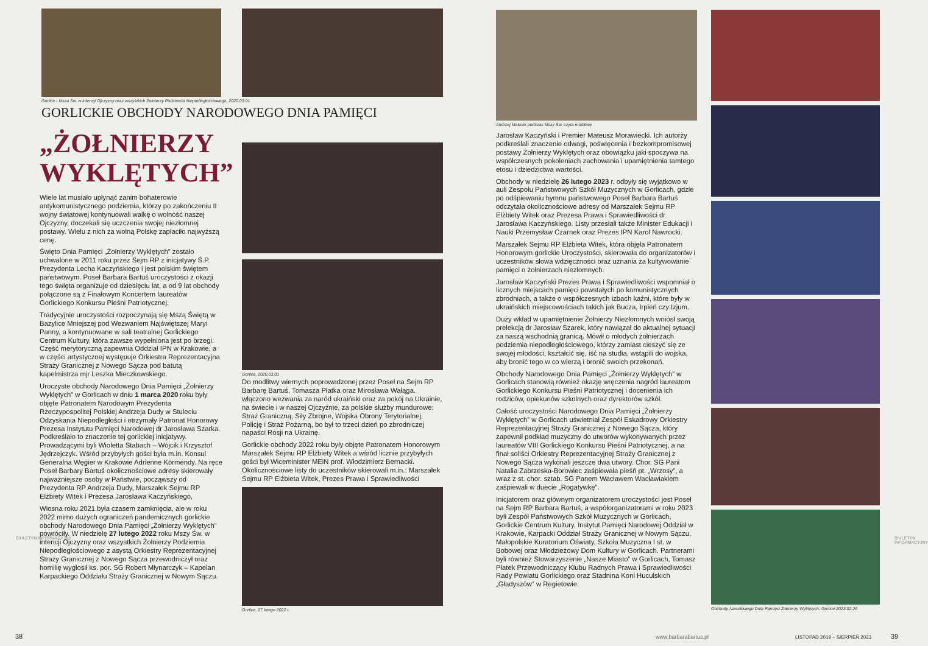Gorlice - Msza Św. w intencji Ojczyzny oraz wszystkich Żołnierzy Podziemia Niepodległościowego, 2020.03.01
GORLICKIE OBCHODY NARODOWEGO DNIA PAMIĘCI
„ŻOŁNIERZY WYKLĘTYCH”
Wiele lat musiało upłynąć zanim bohaterowie antykomunistycznego podziemia, którzy po zakończeniu II wojny światowej kontynuowali walkę o wolność naszej Ojczyzny, doczekali się uczczenia swojej niezłomnej postawy. Wielu z nich za wolną Polskę zapłaciło najwyższą cenę.
Święto Dnia Pamięci „Żołnierzy Wyklętych” zostało uchwalone w 2011 roku przez Sejm RP z inicjatywy Ś.P. Prezydenta Lecha Kaczyńskiego i jest polskim świętem państwowym. Poseł Barbara Bartuś uroczystości z okazji tego święta organizuje od dziesięciu lat, a od 9 lat obchody połączone są z Finałowym Koncertem laureatów Gorlickiego Konkursu Pieśni Patriotycznej.
Tradycyjnie uroczystości rozpoczynają się Mszą Świętą w Bazylice Mniejszej pod Wezwaniem Najświętszej Maryi Panny, a kontynuowane w sali teatralnej Gorlickiego Centrum Kultury, która zawsze wypełniona jest po brzegi. Część merytoryczną zapewnia Oddział IPN w Krakowie, a w części artystycznej występuje Orkiestra Reprezentacyjna Straży Granicznej z Nowego Sącza pod batutą kapelmistrza mjr Leszka Mieczkowskiego.
Uroczyste obchody Narodowego Dnia Pamięci „Żołnierzy Wyklętych” w Gorlicach w dniu 1 marca 2020 roku były objęte Patronatem Narodowym Prezydenta Rzeczypospolitej Polskiej Andrzeja Dudy w Stuleciu Odzyskania Niepodległości i otrzymały Patronat Honorowy Prezesa Instytutu Pamięci Narodowej dr Jarosława Szarka. Podkreślało to znaczenie tej gorlickiej inicjatywy. Prowadzącymi byli Wioletta Stabach – Wójcik i Krzysztof Jędrzejczyk. Wśród przybyłych gości była m.in. Konsul Generalna Węgier w Krakowie Adrienne Körmendy. Na ręce Poseł Barbary Bartuś okolicznościowe adresy skierowały najważniejsze osoby w Państwie, począwszy od Prezydenta RP Andrzeja Dudy, Marszałek Sejmu RP Elżbiety Witek i Prezesa Jarosława Kaczyńskiego,
Wiosna roku 2021 była czasem zamknięcia, ale w roku 2022 mimo dużych ograniczeń pandemicznych gorlickie obchody Narodowego Dnia Pamięci „Żołnierzy Wyklętych” powróciły. W niedzielę 27 lutego 2022 roku Mszy Św. w intencji Ojczyzny oraz wszystkich Żołnierzy Podziemia Niepodległościowego z asystą Orkiestry Reprezentacyjnej Straży Granicznej z Nowego Sącza przewodniczył oraz homilię wygłosił ks. por. SG Robert Młynarczyk – Kapelan Karpackiego Oddziału Straży Granicznej w Nowym Sączu.
Gorlice, 2020.03.01
Do modlitwy wiernych poprowadzonej przez Poseł na Sejm RP Barbarę Bartuś, Tomasza Płatka oraz Mirosława Wałąga. włączono wezwania za naród ukraiński oraz za pokój na Ukrainie, na świecie i w naszej Ojczyźnie, za polskie służby mundurowe: Straż Graniczną, Siły Zbrojne, Wojska Obrony Terytorialnej, Policję i Straż Pożarną, bo był to trzeci dzień po zbrodniczej napaści Rosji na Ukrainę.
Gorlickie obchody 2022 roku były objęte Patronatem Honorowym Marszałek Sejmu RP Elżbiety Witek a wśród licznie przybyłych gości był Wiceminister MEiN prof. Włodzimierz Bernacki. Okolicznościowe listy do uczestników skierowali m.in.: Marszałek Sejmu RP Elżbieta Witek, Prezes Prawa i Sprawiedliwości
Gorlice, 27 lutego 2022 r.
BIULETYN INFORMACYJNY
38
Andrzej Matusik podczas Mszy Św. czyta modlitwę
Jarosław Kaczyński i Premier Mateusz Morawiecki. Ich autorzy podkreślali znaczenie odwagi, poświęcenia i bezkompromisowej postawy Żołnierzy Wyklętych oraz obowiązku jaki spoczywa na współczesnych pokoleniach zachowania i upamiętnienia tamtego etosu i dziedzictwa wartości.
Obchody w niedzielę 26 lutego 2023 r. odbyły się wyjątkowo w auli Zespołu Państwowych Szkół Muzycznych w Gorlicach, gdzie po odśpiewaniu hymnu państwowego Poseł Barbara Bartuś odczytała okolicznościowe adresy od Marszałek Sejmu RP Elżbiety Witek oraz Prezesa Prawa i Sprawiedliwości dr Jarosława Kaczyńskiego. Listy przesłali także Minister Edukacji i Nauki Przemysław Czarnek oraz Prezes IPN Karol Nawrocki.
Marszałek Sejmu RP Elżbieta Witek, która objęła Patronatem Honorowym gorlickie Uroczystości, skierowała do organizatorów i uczestników słowa wdzięczności oraz uznania za kultywowanie pamięci o żołnierzach niezłomnych.
Jarosław Kaczyński Prezes Prawa i Sprawiedliwości wspomniał o licznych miejscach pamięci powstałych po komunistycznych zbrodniach, a także o współczesnych izbach kaźni, które były w ukraińskich miejscowościach takich jak Bucza, Irpień czy Izjum.
Duży wkład w upamiętnienie Żołnierzy Niezłomnych wniósł swoją prelekcją dr Jarosław Szarek, który nawiązał do aktualnej sytuacji za naszą wschodnią granicą. Mówił o młodych żołnierzach podziemia niepodległościowego, którzy zamiast cieszyć się ze swojej młodości, kształcić się, iść na studia, wstąpili do wojska, aby bronić tego w co wierzą i bronić swoich przekonań.
Obchody Narodowego Dnia Pamięci „Żołnierzy Wyklętych” w Gorlicach stanowią również okazję wręczenia nagród laureatom Gorlickiego Konkursu Pieśni Patriotycznej i docenienia ich rodziców, opiekunów szkolnych oraz dyrektorów szkół.
Całość uroczystości Narodowego Dnia Pamięci „Żołnierzy Wyklętych” w Gorlicach uświetniał Zespół Eskadrowy Orkiestry Reprezentacyjnej Straży Granicznej z Nowego Sącza, który zapewnił podkład muzyczny do utworów wykonywanych przez laureatów VIII Gorlickiego Konkursu Pieśni Patriotycznej, a na finał soliści Orkiestry Reprezentacyjnej Straży Granicznej z Nowego Sącza wykonali jeszcze dwa utwory. Chor. SG Pani Natalia Zabrzeska-Borowiec zaśpiewała pieśń pt. „Wrzosy”, a wraz z st. chor. sztab. SG Panem Wacławem Wacławiakiem zaśpiewali w duecie „Rogatywkę”.
Inicjatorem oraz głównym organizatorem uroczystości jest Poseł na Sejm RP Barbara Bartuś, a współorganizatorami w roku 2023 byli Zespół Państwowych Szkół Muzycznych w Gorlicach, Gorlickie Centrum Kultury, Instytut Pamięci Narodowej Oddział w Krakowie, Karpacki Oddział Straży Granicznej w Nowym Sączu, Małopolskie Kuratorium Oświaty, Szkoła Muzyczna I st. w Bobowej oraz Młodzieżowy Dom Kultury w Gorlicach. Partnerami byli również Stowarzyszenie „Nasze Miasto” w Gorlicach, Tomasz Płatek Przewodniczący Klubu Radnych Prawa i Sprawiedliwości Rady Powiatu Gorlickiego oraz Stadnina Koni Huculskich „Gładyszów” w Regietowie.
Obchody Narodowego Dnia Pamięci Żołnierzy Wyklętych, Gorlice 2023.02.26
BIULETYN INFORMACYJNY
www.barbarabartus.pl LISTOPAD 2019 – SIERPIEŃ 2023 39